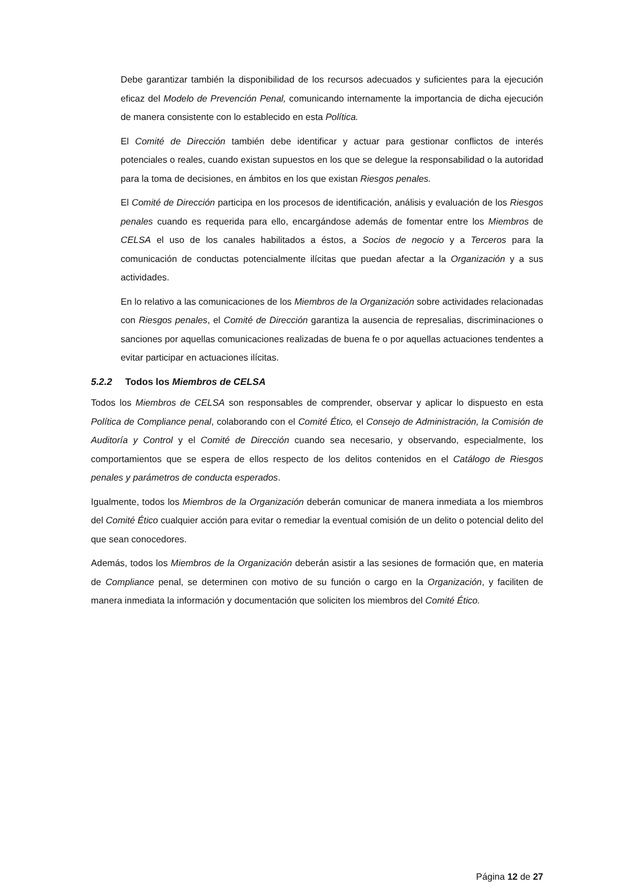Debe garantizar también la disponibilidad de los recursos adecuados y suficientes para la ejecución eficaz del Modelo de Prevención Penal, comunicando internamente la importancia de dicha ejecución de manera consistente con lo establecido en esta Política.
El Comité de Dirección también debe identificar y actuar para gestionar conflictos de interés potenciales o reales, cuando existan supuestos en los que se delegue la responsabilidad o la autoridad para la toma de decisiones, en ámbitos en los que existan Riesgos penales.
El Comité de Dirección participa en los procesos de identificación, análisis y evaluación de los Riesgos penales cuando es requerida para ello, encargándose además de fomentar entre los Miembros de CELSA el uso de los canales habilitados a éstos, a Socios de negocio y a Terceros para la comunicación de conductas potencialmente ilícitas que puedan afectar a la Organización y a sus actividades.
En lo relativo a las comunicaciones de los Miembros de la Organización sobre actividades relacionadas con Riesgos penales, el Comité de Dirección garantiza la ausencia de represalias, discriminaciones o sanciones por aquellas comunicaciones realizadas de buena fe o por aquellas actuaciones tendentes a evitar participar en actuaciones ilícitas.
5.2.2 Todos los Miembros de CELSA
Todos los Miembros de CELSA son responsables de comprender, observar y aplicar lo dispuesto en esta Política de Compliance penal, colaborando con el Comité Ético, el Consejo de Administración, la Comisión de Auditoría y Control y el Comité de Dirección cuando sea necesario, y observando, especialmente, los comportamientos que se espera de ellos respecto de los delitos contenidos en el Catálogo de Riesgos penales y parámetros de conducta esperados.
Igualmente, todos los Miembros de la Organización deberán comunicar de manera inmediata a los miembros del Comité Ético cualquier acción para evitar o remediar la eventual comisión de un delito o potencial delito del que sean conocedores.
Además, todos los Miembros de la Organización deberán asistir a las sesiones de formación que, en materia de Compliance penal, se determinen con motivo de su función o cargo en la Organización, y faciliten de manera inmediata la información y documentación que soliciten los miembros del Comité Ético.
Página 12 de 27